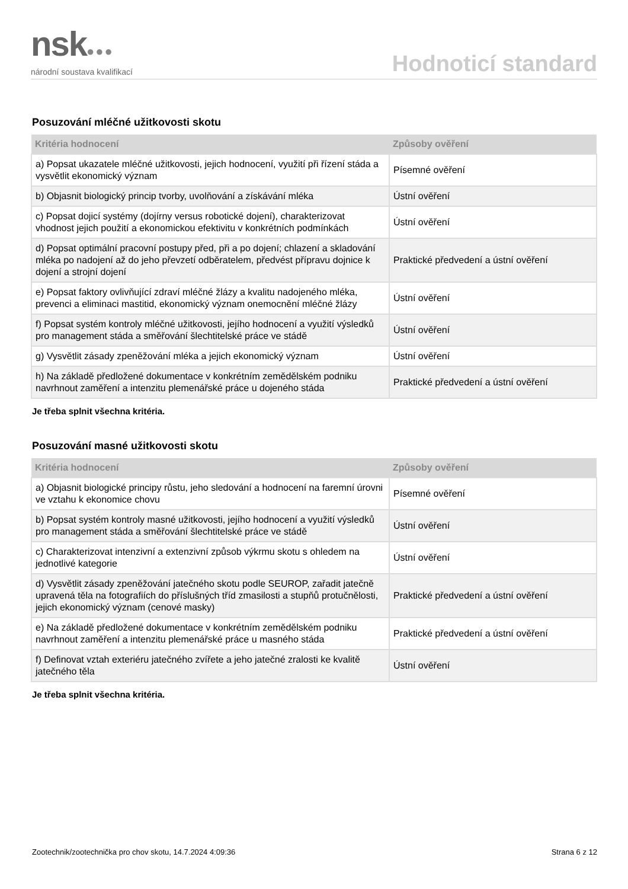nsk●●●
národní soustava kvalifikací
Hodnoticí standard
Posuzování mléčné užitkovosti skotu
| Kritéria hodnocení | Způsoby ověření |
| --- | --- |
| a) Popsat ukazatele mléčné užitkovosti, jejich hodnocení, využití při řízení stáda a vysvětlit ekonomický význam | Písemné ověření |
| b) Objasnit biologický princip tvorby, uvolňování a získávání mléka | Ústní ověření |
| c) Popsat dojicí systémy (dojírny versus robotické dojení), charakterizovat vhodnost jejich použití a ekonomickou efektivitu v konkrétních podmínkách | Ústní ověření |
| d) Popsat optimální pracovní postupy před, při a po dojení; chlazení a skladování mléka po nadojení až do jeho převzetí odběratelem, předvést přípravu dojnice k dojení a strojní dojení | Praktické předvedení a ústní ověření |
| e) Popsat faktory ovlivňující zdraví mléčné žlázy a kvalitu nadojeného mléka, prevenci a eliminaci mastitid, ekonomický význam onemocnění mléčné žlázy | Ústní ověření |
| f) Popsat systém kontroly mléčné užitkovosti, jejího hodnocení a využití výsledků pro management stáda a směřování šlechtitelské práce ve stádě | Ústní ověření |
| g) Vysvětlit zásady zpeněžování mléka a jejich ekonomický význam | Ústní ověření |
| h) Na základě předložené dokumentace v konkrétním zemědělském podniku navrhnout zaměření a intenzitu plemenářské práce u dojeného stáda | Praktické předvedení a ústní ověření |
Je třeba splnit všechna kritéria.
Posuzování masné užitkovosti skotu
| Kritéria hodnocení | Způsoby ověření |
| --- | --- |
| a) Objasnit biologické principy růstu, jeho sledování a hodnocení na faremní úrovni ve vztahu k ekonomice chovu | Písemné ověření |
| b) Popsat systém kontroly masné užitkovosti, jejího hodnocení a využití výsledků pro management stáda a směřování šlechtitelské práce ve stádě | Ústní ověření |
| c) Charakterizovat intenzivní a extenzivní způsob výkrmu skotu s ohledem na jednotlivé kategorie | Ústní ověření |
| d) Vysvětlit zásady zpeněžování jatečného skotu podle SEUROP, zařadit jatečně upravená těla na fotografiích do příslušných tříd zmasilosti a stupňů protučnělosti, jejich ekonomický význam (cenové masky) | Praktické předvedení a ústní ověření |
| e) Na základě předložené dokumentace v konkrétním zemědělském podniku navrhnout zaměření a intenzitu plemenářské práce u masného stáda | Praktické předvedení a ústní ověření |
| f) Definovat vztah exteriéru jatečného zvířete a jeho jatečné zralosti ke kvalitě jatečného těla | Ústní ověření |
Je třeba splnit všechna kritéria.
Zootechnik/zootechnička pro chov skotu, 14.7.2024 4:09:36 Strana 6 z 12